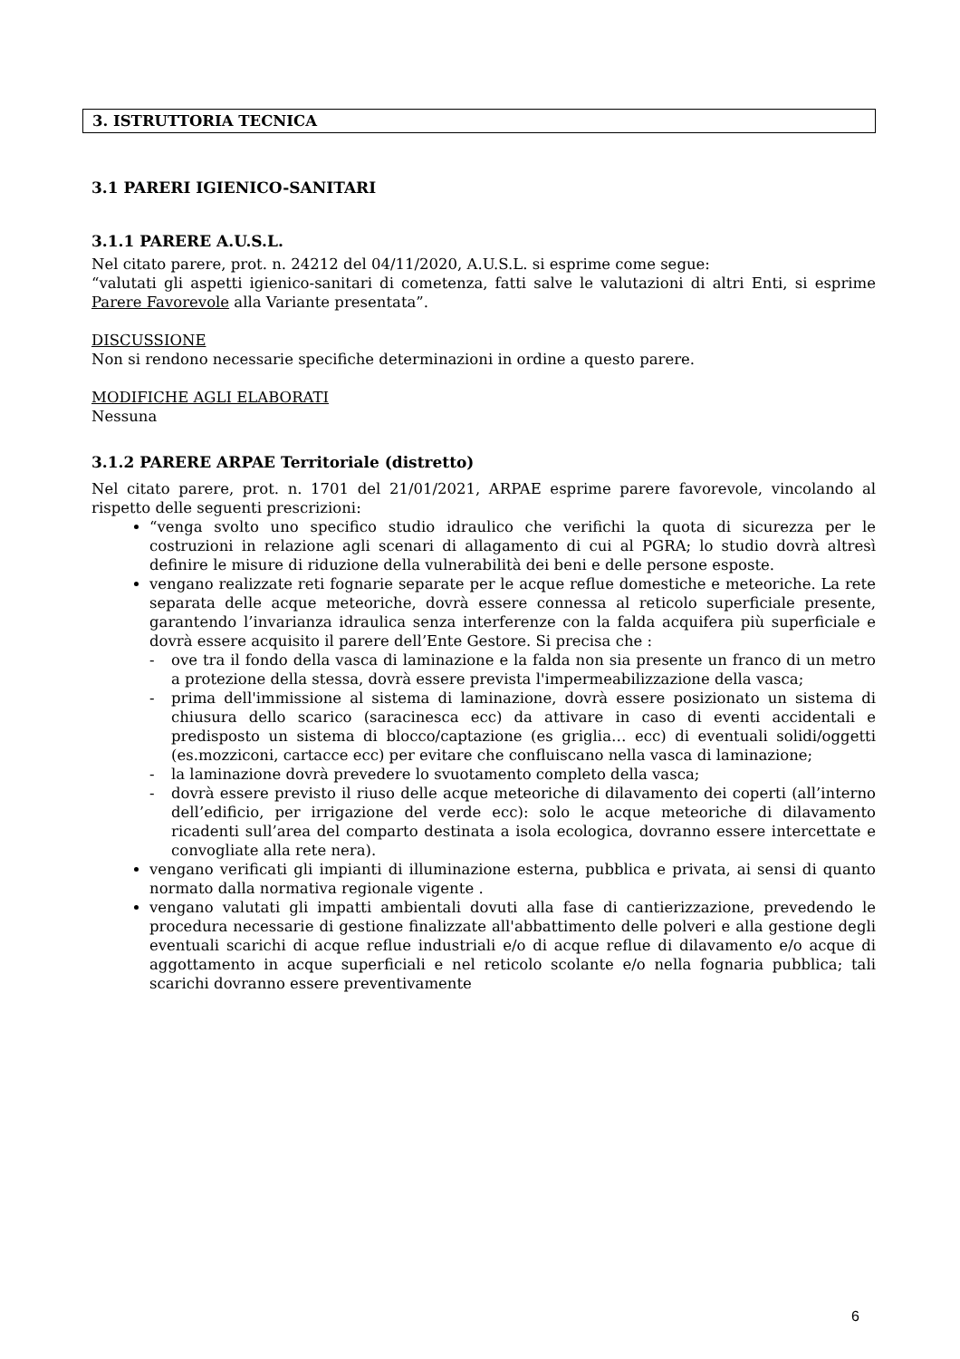3. ISTRUTTORIA TECNICA
3.1 PARERI IGIENICO-SANITARI
3.1.1 PARERE A.U.S.L.
Nel citato parere, prot. n. 24212 del 04/11/2020, A.U.S.L. si esprime come segue:
“valutati gli aspetti igienico-sanitari di cometenza, fatti salve le valutazioni di altri Enti, si esprime Parere Favorevole alla Variante presentata”.
DISCUSSIONE
Non si rendono necessarie specifiche determinazioni in ordine a questo parere.
MODIFICHE AGLI ELABORATI
Nessuna
3.1.2 PARERE ARPAE Territoriale (distretto)
Nel citato parere, prot. n. 1701 del 21/01/2021, ARPAE esprime parere favorevole, vincolando al rispetto delle seguenti prescrizioni:
“venga svolto uno specifico studio idraulico che verifichi la quota di sicurezza per le costruzioni in relazione agli scenari di allagamento di cui al PGRA; lo studio dovrà altresì definire le misure di riduzione della vulnerabilità dei beni e delle persone esposte.
vengano realizzate reti fognarie separate per le acque reflue domestiche e meteoriche. La rete separata delle acque meteoriche, dovrà essere connessa al reticolo superficiale presente, garantendo l’invarianza idraulica senza interferenze con la falda acquifera più superficiale e dovrà essere acquisito il parere dell’Ente Gestore. Si precisa che :
- ove tra il fondo della vasca di laminazione e la falda non sia presente un franco di un metro a protezione della stessa, dovrà essere prevista l'impermeabilizzazione della vasca;
- prima dell'immissione al sistema di laminazione, dovrà essere posizionato un sistema di chiusura dello scarico (saracinesca ecc) da attivare in caso di eventi accidentali e predisposto un sistema di blocco/captazione (es griglia… ecc) di eventuali solidi/oggetti (es.mozziconi, cartacce ecc) per evitare che confluiscano nella vasca di laminazione;
- la laminazione dovrà prevedere lo svuotamento completo della vasca;
- dovrà essere previsto il riuso delle acque meteoriche di dilavamento dei coperti (all’interno dell’edificio, per irrigazione del verde ecc): solo le acque meteoriche di dilavamento ricadenti sull’area del comparto destinata a isola ecologica, dovranno essere intercettate e convogliate alla rete nera).
vengano verificati gli impianti di illuminazione esterna, pubblica e privata, ai sensi di quanto normato dalla normativa regionale vigente .
vengano valutati gli impatti ambientali dovuti alla fase di cantierizzazione, prevedendo le procedura necessarie di gestione finalizzate all'abbattimento delle polveri e alla gestione degli eventuali scarichi di acque reflue industriali e/o di acque reflue di dilavamento e/o acque di aggottamento in acque superficiali e nel reticolo scolante e/o nella fognaria pubblica; tali scarichi dovranno essere preventivamente
6